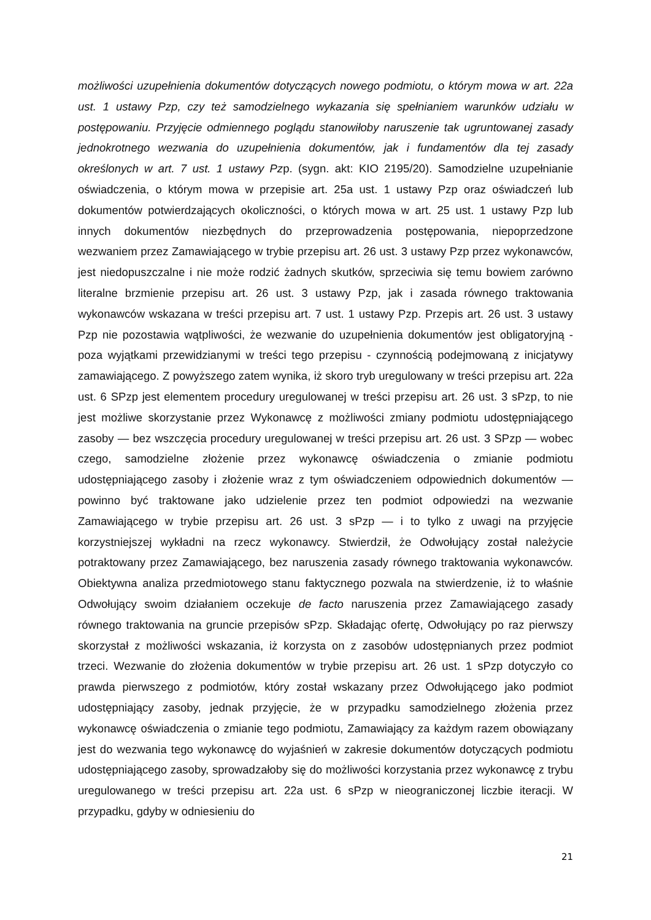możliwości uzupełnienia dokumentów dotyczących nowego podmiotu, o którym mowa w art. 22a ust. 1 ustawy Pzp, czy też samodzielnego wykazania się spełnianiem warunków udziału w postępowaniu. Przyjęcie odmiennego poglądu stanowiłoby naruszenie tak ugruntowanej zasady jednokrotnego wezwania do uzupełnienia dokumentów, jak i fundamentów dla tej zasady określonych w art. 7 ust. 1 ustawy Pzp. (sygn. akt: KIO 2195/20). Samodzielne uzupełnianie oświadczenia, o którym mowa w przepisie art. 25a ust. 1 ustawy Pzp oraz oświadczeń lub dokumentów potwierdzających okoliczności, o których mowa w art. 25 ust. 1 ustawy Pzp lub innych dokumentów niezbędnych do przeprowadzenia postępowania, niepoprzedzone wezwaniem przez Zamawiającego w trybie przepisu art. 26 ust. 3 ustawy Pzp przez wykonawców, jest niedopuszczalne i nie może rodzić żadnych skutków, sprzeciwia się temu bowiem zarówno literalne brzmienie przepisu art. 26 ust. 3 ustawy Pzp, jak i zasada równego traktowania wykonawców wskazana w treści przepisu art. 7 ust. 1 ustawy Pzp. Przepis art. 26 ust. 3 ustawy Pzp nie pozostawia wątpliwości, że wezwanie do uzupełnienia dokumentów jest obligatoryjną - poza wyjątkami przewidzianymi w treści tego przepisu - czynnością podejmowaną z inicjatywy zamawiającego. Z powyższego zatem wynika, iż skoro tryb uregulowany w treści przepisu art. 22a ust. 6 SPzp jest elementem procedury uregulowanej w treści przepisu art. 26 ust. 3 sPzp, to nie jest możliwe skorzystanie przez Wykonawcę z możliwości zmiany podmiotu udostępniającego zasoby — bez wszczęcia procedury uregulowanej w treści przepisu art. 26 ust. 3 SPzp — wobec czego, samodzielne złożenie przez wykonawcę oświadczenia o zmianie podmiotu udostępniającego zasoby i złożenie wraz z tym oświadczeniem odpowiednich dokumentów — powinno być traktowane jako udzielenie przez ten podmiot odpowiedzi na wezwanie Zamawiającego w trybie przepisu art. 26 ust. 3 sPzp — i to tylko z uwagi na przyjęcie korzystniejszej wykładni na rzecz wykonawcy. Stwierdził, że Odwołujący został należycie potraktowany przez Zamawiającego, bez naruszenia zasady równego traktowania wykonawców. Obiektywna analiza przedmiotowego stanu faktycznego pozwala na stwierdzenie, iż to właśnie Odwołujący swoim działaniem oczekuje de facto naruszenia przez Zamawiającego zasady równego traktowania na gruncie przepisów sPzp. Składając ofertę, Odwołujący po raz pierwszy skorzystał z możliwości wskazania, iż korzysta on z zasobów udostępnianych przez podmiot trzeci. Wezwanie do złożenia dokumentów w trybie przepisu art. 26 ust. 1 sPzp dotyczyło co prawda pierwszego z podmiotów, który został wskazany przez Odwołującego jako podmiot udostępniający zasoby, jednak przyjęcie, że w przypadku samodzielnego złożenia przez wykonawcę oświadczenia o zmianie tego podmiotu, Zamawiający za każdym razem obowiązany jest do wezwania tego wykonawcę do wyjaśnień w zakresie dokumentów dotyczących podmiotu udostępniającego zasoby, sprowadzałoby się do możliwości korzystania przez wykonawcę z trybu uregulowanego w treści przepisu art. 22a ust. 6 sPzp w nieograniczonej liczbie iteracji. W przypadku, gdyby w odniesieniu do
21